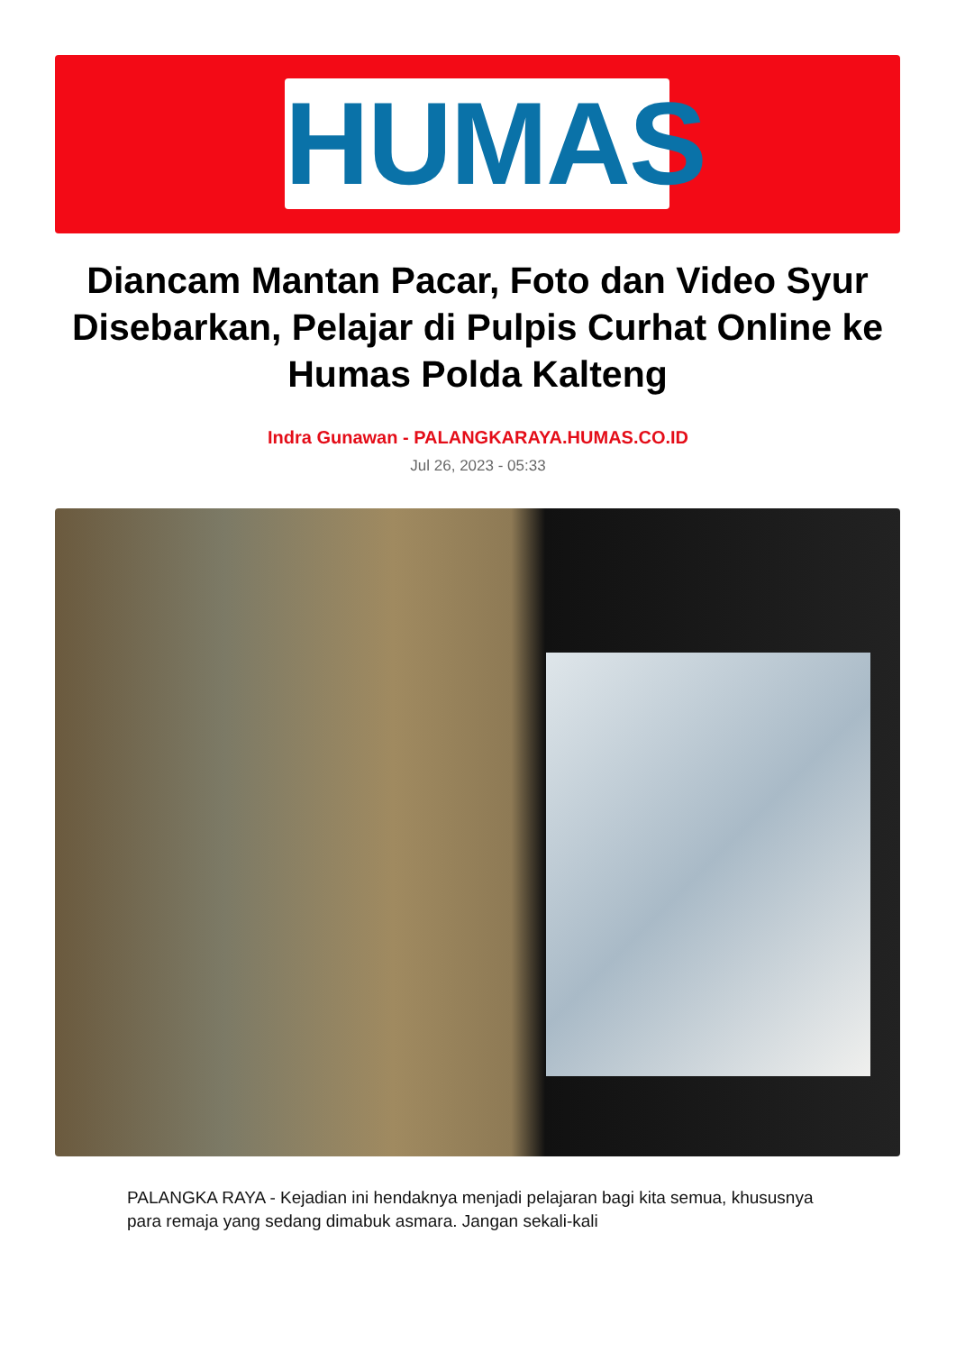HUMAS
Diancam Mantan Pacar, Foto dan Video Syur Disebarkan, Pelajar di Pulpis Curhat Online ke Humas Polda Kalteng
Indra Gunawan - PALANGKARAYA.HUMAS.CO.ID
Jul 26, 2023 - 05:33
PALANGKA RAYA - Kejadian ini hendaknya menjadi pelajaran bagi kita semua, khususnya para remaja yang sedang dimabuk asmara. Jangan sekali-kali